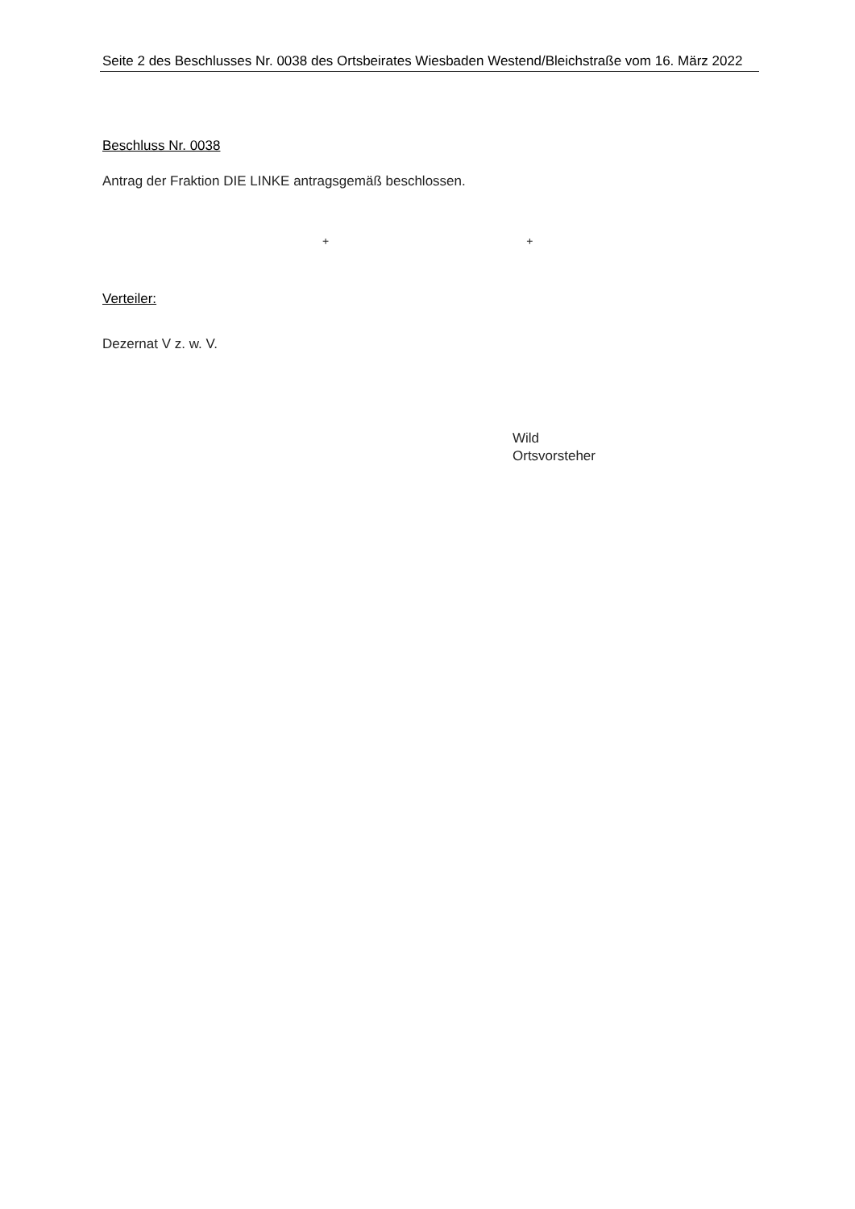Seite 2 des Beschlusses Nr. 0038 des Ortsbeirates Wiesbaden Westend/Bleichstraße vom 16. März 2022
Beschluss Nr. 0038
Antrag der Fraktion DIE LINKE antragsgemäß beschlossen.
+ +
Verteiler:
Dezernat V z. w. V.
Wild
Ortsvorsteher